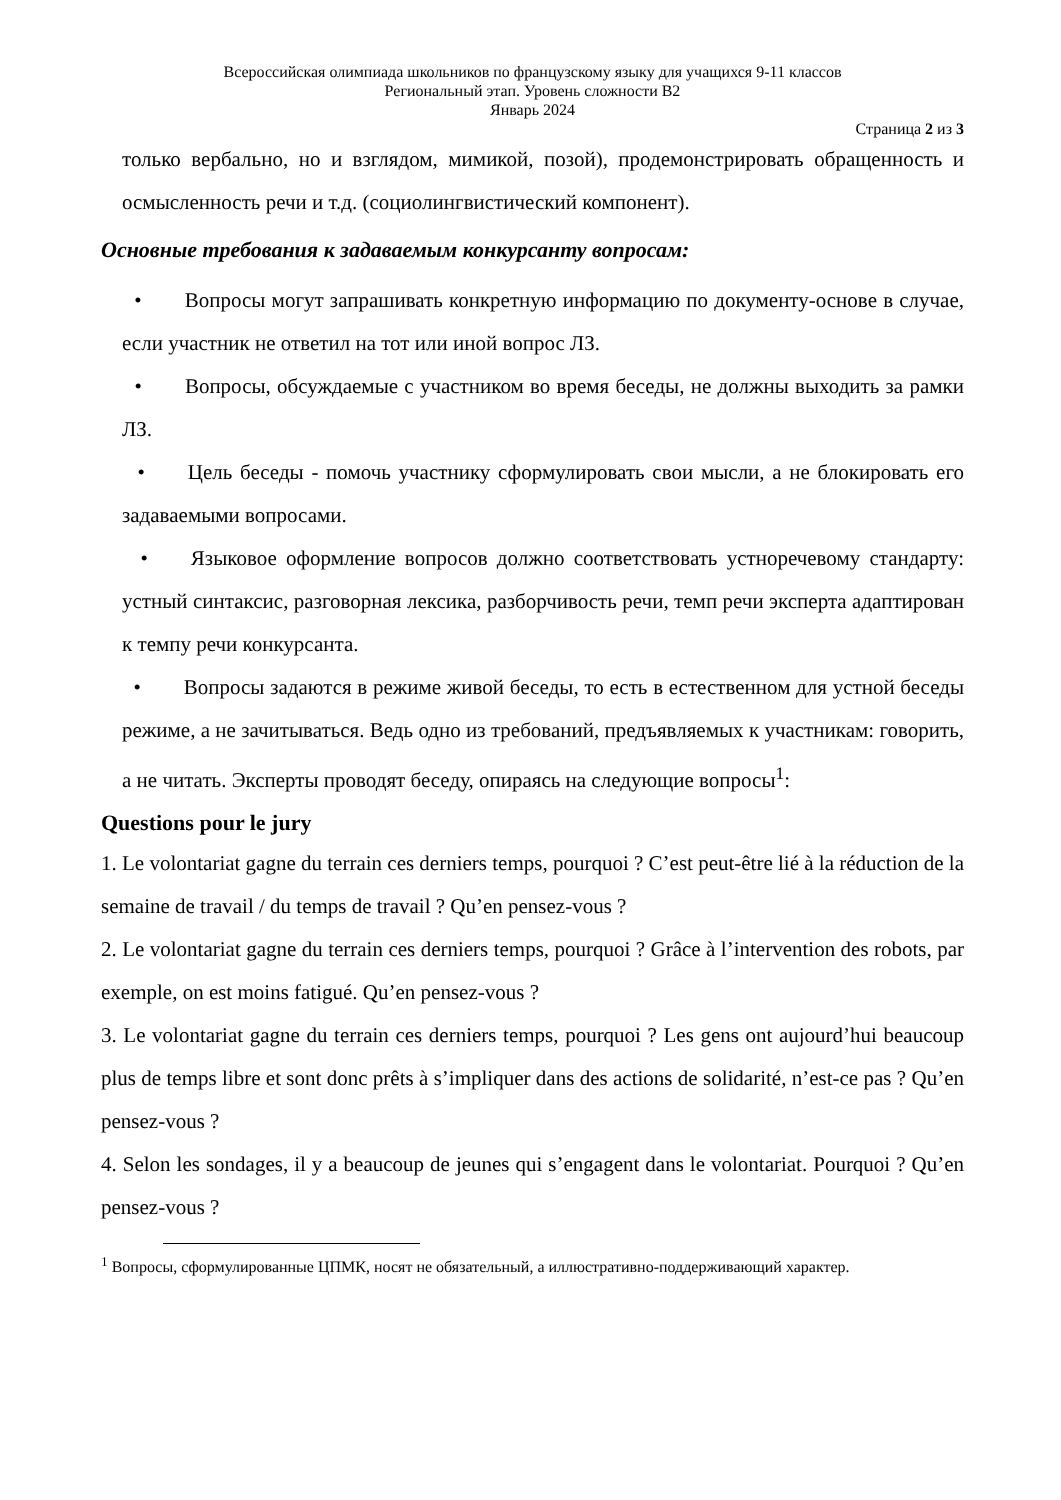Всероссийская олимпиада школьников по французскому языку для учащихся 9-11 классов
Региональный этап. Уровень сложности В2
Январь 2024
Страница 2 из 3
только вербально, но и взглядом, мимикой, позой), продемонстрировать обращенность и осмысленность речи и т.д. (социолингвистический компонент).
Основные требования к задаваемым конкурсанту вопросам:
• Вопросы могут запрашивать конкретную информацию по документу-основе в случае, если участник не ответил на тот или иной вопрос ЛЗ.
• Вопросы, обсуждаемые с участником во время беседы, не должны выходить за рамки ЛЗ.
• Цель беседы - помочь участнику сформулировать свои мысли, а не блокировать его задаваемыми вопросами.
• Языковое оформление вопросов должно соответствовать устноречевому стандарту: устный синтаксис, разговорная лексика, разборчивость речи, темп речи эксперта адаптирован к темпу речи конкурсанта.
• Вопросы задаются в режиме живой беседы, то есть в естественном для устной беседы режиме, а не зачитываться. Ведь одно из требований, предъявляемых к участникам: говорить, а не читать. Эксперты проводят беседу, опираясь на следующие вопросы<sup>1</sup>:
Questions pour le jury
1. Le volontariat gagne du terrain ces derniers temps, pourquoi ? C’est peut-être lié à la réduction de la semaine de travail / du temps de travail ? Qu’en pensez-vous ?
2. Le volontariat gagne du terrain ces derniers temps, pourquoi ? Grâce à l’intervention des robots, par exemple, on est moins fatigué. Qu’en pensez-vous ?
3. Le volontariat gagne du terrain ces derniers temps, pourquoi ? Les gens ont aujourd’hui beaucoup plus de temps libre et sont donc prêts à s’impliquer dans des actions de solidarité, n’est-ce pas ? Qu’en pensez-vous ?
4. Selon les sondages, il y a beaucoup de jeunes qui s’engagent dans le volontariat. Pourquoi ? Qu’en pensez-vous ?
<sup>1</sup> Вопросы, сформулированные ЦПМК, носят не обязательный, а иллюстративно-поддерживающий характер.